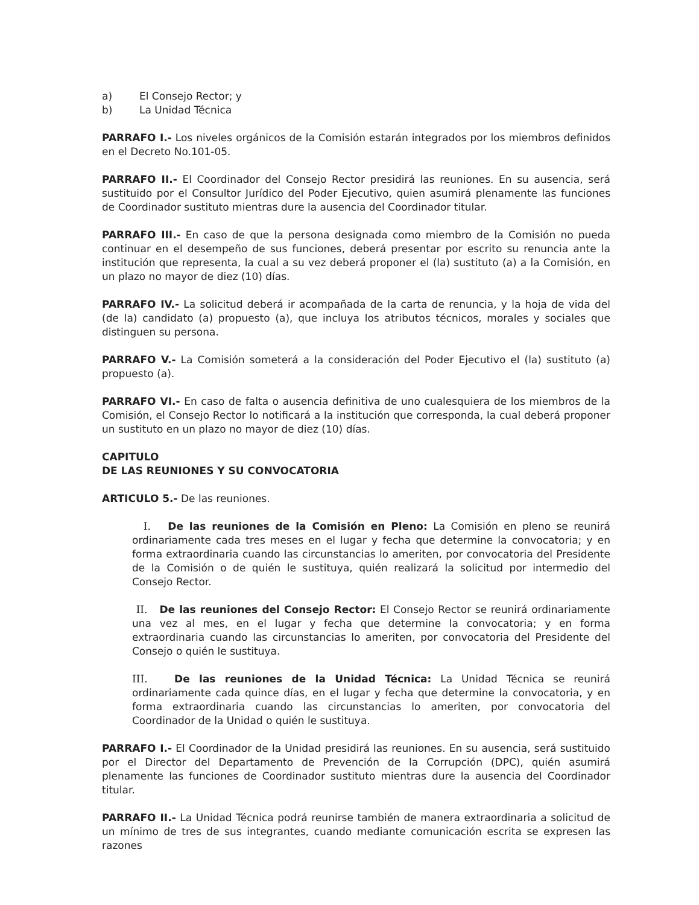a) El Consejo Rector; y
b) La Unidad Técnica
PARRAFO I.- Los niveles orgánicos de la Comisión estarán integrados por los miembros definidos en el Decreto No.101-05.
PARRAFO II.- El Coordinador del Consejo Rector presidirá las reuniones. En su ausencia, será sustituido por el Consultor Jurídico del Poder Ejecutivo, quien asumirá plenamente las funciones de Coordinador sustituto mientras dure la ausencia del Coordinador titular.
PARRAFO III.- En caso de que la persona designada como miembro de la Comisión no pueda continuar en el desempeño de sus funciones, deberá presentar por escrito su renuncia ante la institución que representa, la cual a su vez deberá proponer el (la) sustituto (a) a la Comisión, en un plazo no mayor de diez (10) días.
PARRAFO IV.- La solicitud deberá ir acompañada de la carta de renuncia, y la hoja de vida del (de la) candidato (a) propuesto (a), que incluya los atributos técnicos, morales y sociales que distinguen su persona.
PARRAFO V.- La Comisión someterá a la consideración del Poder Ejecutivo el (la) sustituto (a) propuesto (a).
PARRAFO VI.- En caso de falta o ausencia definitiva de uno cualesquiera de los miembros de la Comisión, el Consejo Rector lo notificará a la institución que corresponda, la cual deberá proponer un sustituto en un plazo no mayor de diez (10) días.
CAPITULO
DE LAS REUNIONES Y SU CONVOCATORIA
ARTICULO 5.- De las reuniones.
I. De las reuniones de la Comisión en Pleno: La Comisión en pleno se reunirá ordinariamente cada tres meses en el lugar y fecha que determine la convocatoria; y en forma extraordinaria cuando las circunstancias lo ameriten, por convocatoria del Presidente de la Comisión o de quién le sustituya, quién realizará la solicitud por intermedio del Consejo Rector.
II. De las reuniones del Consejo Rector: El Consejo Rector se reunirá ordinariamente una vez al mes, en el lugar y fecha que determine la convocatoria; y en forma extraordinaria cuando las circunstancias lo ameriten, por convocatoria del Presidente del Consejo o quién le sustituya.
III. De las reuniones de la Unidad Técnica: La Unidad Técnica se reunirá ordinariamente cada quince días, en el lugar y fecha que determine la convocatoria, y en forma extraordinaria cuando las circunstancias lo ameriten, por convocatoria del Coordinador de la Unidad o quién le sustituya.
PARRAFO I.- El Coordinador de la Unidad presidirá las reuniones. En su ausencia, será sustituido por el Director del Departamento de Prevención de la Corrupción (DPC), quién asumirá plenamente las funciones de Coordinador sustituto mientras dure la ausencia del Coordinador titular.
PARRAFO II.- La Unidad Técnica podrá reunirse también de manera extraordinaria a solicitud de un mínimo de tres de sus integrantes, cuando mediante comunicación escrita se expresen las razones